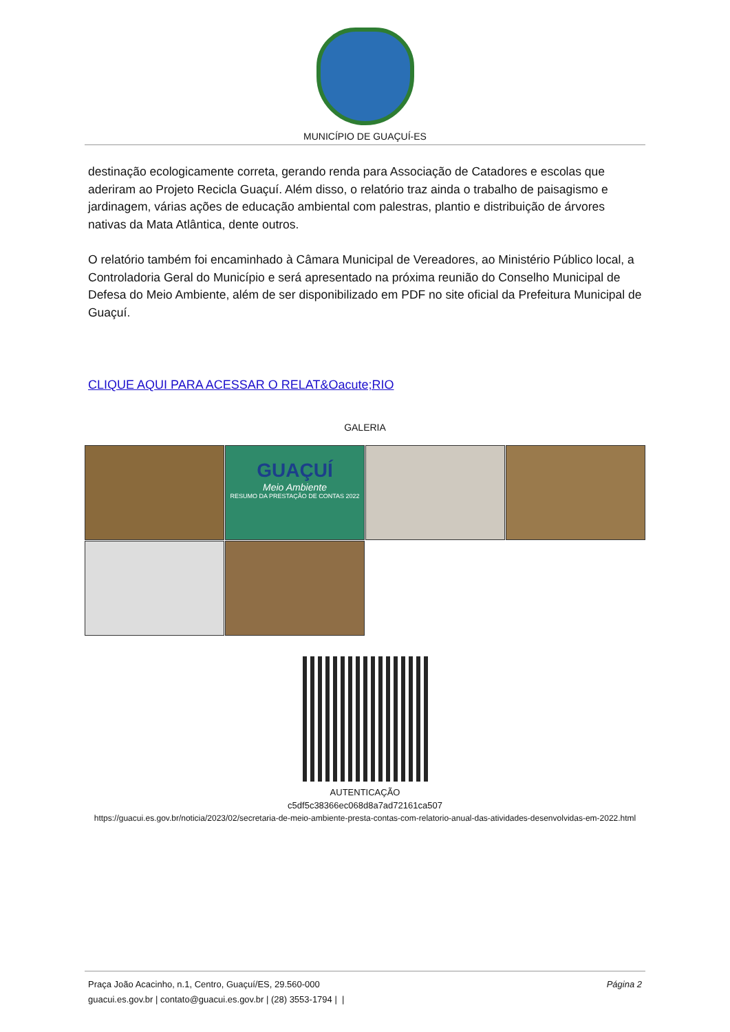MUNICÍPIO DE GUAÇUÍ-ES
destinação ecologicamente correta, gerando renda para Associação de Catadores e escolas que aderiram ao Projeto Recicla Guaçuí. Além disso, o relatório traz ainda o trabalho de paisagismo e jardinagem, várias ações de educação ambiental com palestras, plantio e distribuição de árvores nativas da Mata Atlântica, dente outros.
O relatório também foi encaminhado à Câmara Municipal de Vereadores, ao Ministério Público local, a Controladoria Geral do Município e será apresentado na próxima reunião do Conselho Municipal de Defesa do Meio Ambiente, além de ser disponibilizado em PDF no site oficial da Prefeitura Municipal de Guaçuí.
CLIQUE AQUI PARA ACESSAR O RELAT&Oacute;RIO
GALERIA
GUAÇUÍ
Meio Ambiente
RESUMO DA PRESTAÇÃO DE CONTAS 2022
AUTENTICAÇÃO
c5df5c38366ec068d8a7ad72161ca507
https://guacui.es.gov.br/noticia/2023/02/secretaria-de-meio-ambiente-presta-contas-com-relatorio-anual-das-atividades-desenvolvidas-em-2022.html
Praça João Acacinho, n.1, Centro, Guaçuí/ES, 29.560-000
guacui.es.gov.br | contato@guacui.es.gov.br | (28) 3553-1794 | |
Página 2